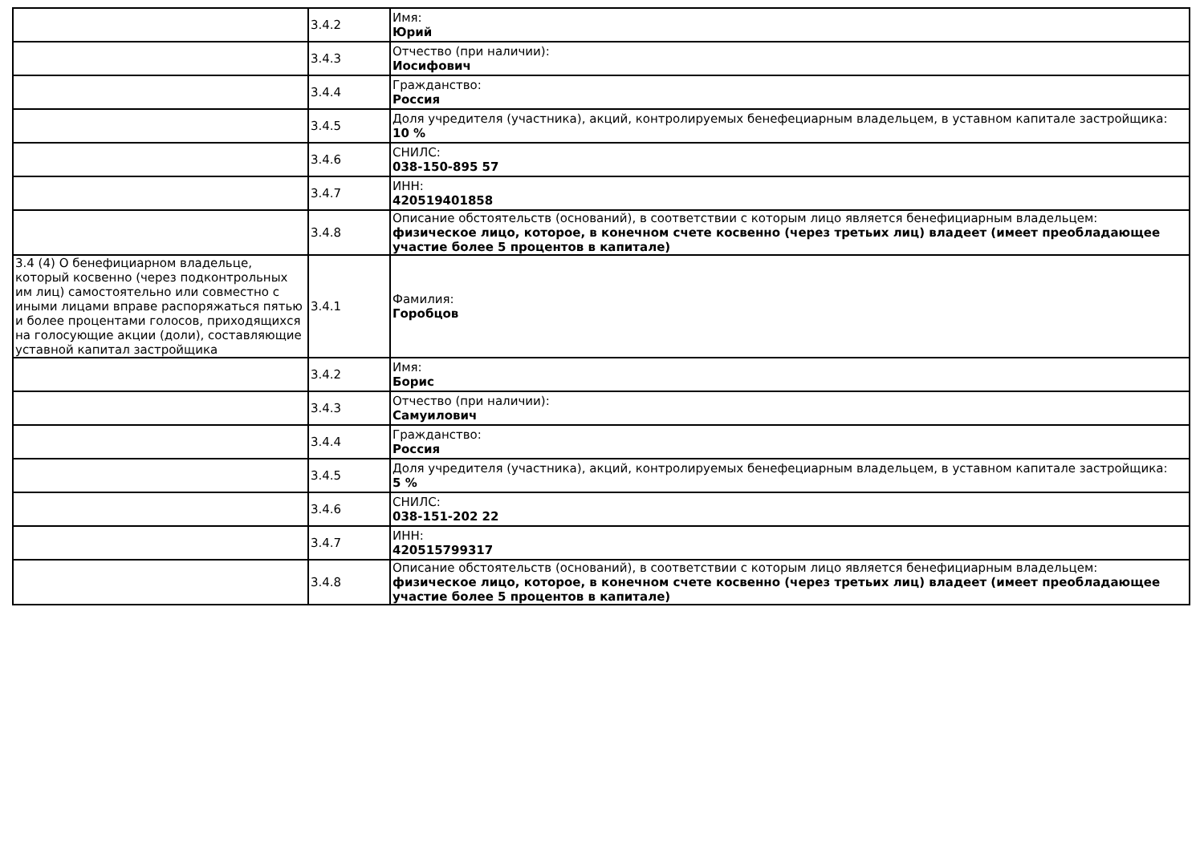| | 3.4.2 | Имя: Юрий |
| | 3.4.3 | Отчество (при наличии): Иосифович |
| | 3.4.4 | Гражданство: Россия |
| | 3.4.5 | Доля учредителя (участника), акций, контролируемых бенефециарным владельцем, в уставном капитале застройщика: 10 % |
| | 3.4.6 | СНИЛС: 038-150-895 57 |
| | 3.4.7 | ИНН: 420519401858 |
| | 3.4.8 | Описание обстоятельств (оснований), в соответствии с которым лицо является бенефициарным владельцем: физическое лицо, которое, в конечном счете косвенно (через третьих лиц) владеет (имеет преобладающее участие более 5 процентов в капитале) |
| 3.4 (4) О бенефициарном владельце, который косвенно (через подконтрольных им лиц) самостоятельно или совместно с иными лицами вправе распоряжаться пятью и более процентами голосов, приходящихся на голосующие акции (доли), составляющие уставной капитал застройщика | 3.4.1 | Фамилия: Горобцов |
| | 3.4.2 | Имя: Борис |
| | 3.4.3 | Отчество (при наличии): Самуилович |
| | 3.4.4 | Гражданство: Россия |
| | 3.4.5 | Доля учредителя (участника), акций, контролируемых бенефециарным владельцем, в уставном капитале застройщика: 5 % |
| | 3.4.6 | СНИЛС: 038-151-202 22 |
| | 3.4.7 | ИНН: 420515799317 |
| | 3.4.8 | Описание обстоятельств (оснований), в соответствии с которым лицо является бенефициарным владельцем: физическое лицо, которое, в конечном счете косвенно (через третьих лиц) владеет (имеет преобладающее участие более 5 процентов в капитале) |